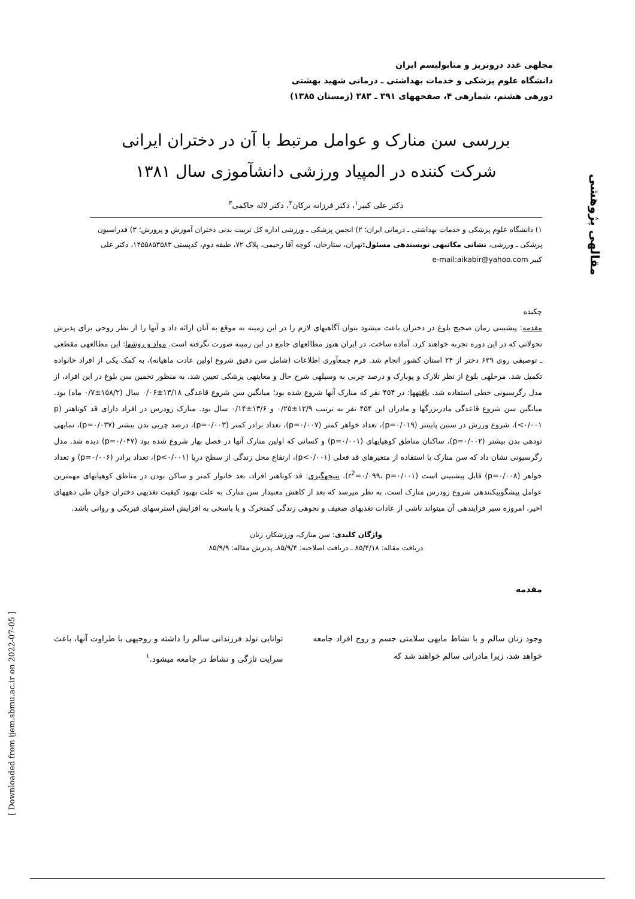مقالهی پژوهشی
[ Downloaded from ijem.sbmu.ac.ir on 2022-07-05 ]
مجلهی غدد درونریز و متابولیسم ایران
دانشگاه علوم پزشکی و خدمات بهداشتی ـ درمانی شهید بهشتی
دورهی هشتم، شمارهی ۴، صفحههای ۳۹۱ ـ ۳۸۳ (زمستان ۱۳۸۵)
بررسی سن منارک و عوامل مرتبط با آن در دختران ایرانی
شرکت کننده در المپیاد ورزشی دانشآموزی سال ۱۳۸۱
دکتر علی کبیر<sup>۱</sup>، دکتر فرزانه ترکان<sup>۲</sup>، دکتر لاله حاکمی<sup>۳</sup>
۱) دانشگاه علوم پزشکی و خدمات بهداشتی ـ درمانی ایران؛ ۲) انجمن پزشکی ـ ورزشی اداره کل تربیت بدنی دختران آموزش و پرورش؛ ۳) فدراسیون پزشکی ـ ورزشی، نشانی مکاتبهی نویسندهی مسئول: تهران، ستارخان، کوچه آقا رحیمی، پلاک ۷۲، طبقه دوم، کدپستی ۱۴۵۵۸۵۳۵۸۳، دکتر علی کبیر e-mail:aikabir@yahoo.com
چکیده
مقدمه: پیشبینی زمان صحیح بلوغ در دختران باعث میشود بتوان آگاهیهای لازم را در این زمینه به موقع به آنان ارائه داد و آنها را از نظر روحی برای پذیرش تحولاتی که در این دوره تجربه خواهند کرد، آماده ساخت. در ایران هنوز مطالعهای جامع در این زمینه صورت نگرفته است. مواد و روشها: این مطالعهی مقطعی ـ توصیفی روی ۶۲۹ دختر از ۲۴ استان کشور انجام شد. فرم جمعآوری اطلاعات (شامل سن دقیق شروع اولین عادت ماهیانه)، به کمک یکی از افراد خانواده تکمیل شد. مرحلهی بلوغ از نظر تلارک و پوبارک و درصد چربی به وسیلهی شرح حال و معاینهی پزشکی تعیین شد. به منظور تخمین سن بلوغ در این افراد، از مدل رگرسیونی خطی استفاده شد. یافتهها: در ۴۵۴ نفر که منارک آنها شروع شده بود؛ میانگین سن شروع قاعدگی ۱۳/۱۸±۰/۰۶ سال (۱۵۸/۲±۰/۷ ماه) بود. میانگین سن شروع قاعدگی مادربزرگها و مادران این ۴۵۴ نفر به ترتیب ۱۲/۹±۰/۲۵ و ۱۳/۶±۰/۱۴ سال بود. منارک زودرس در افراد دارای قد کوتاهتر (p <۰/۰۰۱)، شروع ورزش در سنین پایینتر (p=۰/۰۱۹)، تعداد خواهر کمتر (p=۰/۰۰۷)، تعداد برادر کمتر (p=۰/۰۰۳)، درصد چربی بدن بیشتر (p=۰/۰۳۷)، نمایهی تودهی بدن بیشتر (p=۰/۰۰۲)، ساکنان مناطق کوهپایهای (p=۰/۰۰۱) و کسانی که اولین منارک آنها در فصل بهار شروع شده بود (p=۰/۰۴۷) دیده شد. مدل رگرسیونی نشان داد که سن منارک با استفاده از متغیرهای قد فعلی (p<۰/۰۰۱)، ارتفاع محل زندگی از سطح دریا (p<۰/۰۰۱)، تعداد برادر (p=۰/۰۰۶) و تعداد خواهر (p=۰/۰۰۸) قابل پیشبینی است (r<sup>2</sup>=۰/۰۹۹، p=۰/۰۰۱). نتیجهگیری: قد کوتاهتر افراد، بعد خانوار کمتر و ساکن بودن در مناطق کوهپایهای مهمترین عوامل پیشگوییکنندهی شروع زودرس منارک است. به نظر میرسد که بعد از کاهش معنیدار سن منارک به علت بهبود کیفیت تغذیهی دختران جوان طی دهههای اخیر، امروزه سیر فزایندهی آن میتواند ناشی از عادات تغذیهای ضعیف و نحوهی زندگی کمتحرک و یا پاسخی به افزایش استرسهای فیزیکی و روانی باشد.
واژگان کلیدی: سن منارک، ورزشکار، زنان
دریافت مقاله: ۸۵/۴/۱۸ ـ دریافت اصلاحیه: ۸۵/۹/۴ـ پذیرش مقاله: ۸۵/۹/۹
مقدمه
وجود زنان سالم و با نشاط مایهی سلامتی جسم و روح افراد جامعه خواهد شد، زیرا مادرانی سالم خواهند شد که
توانایی تولد فرزندانی سالم را داشته و روحیهی با طراوت آنها، باعث سرایت تازگی و نشاط در جامعه میشود.<sup>۱</sup>